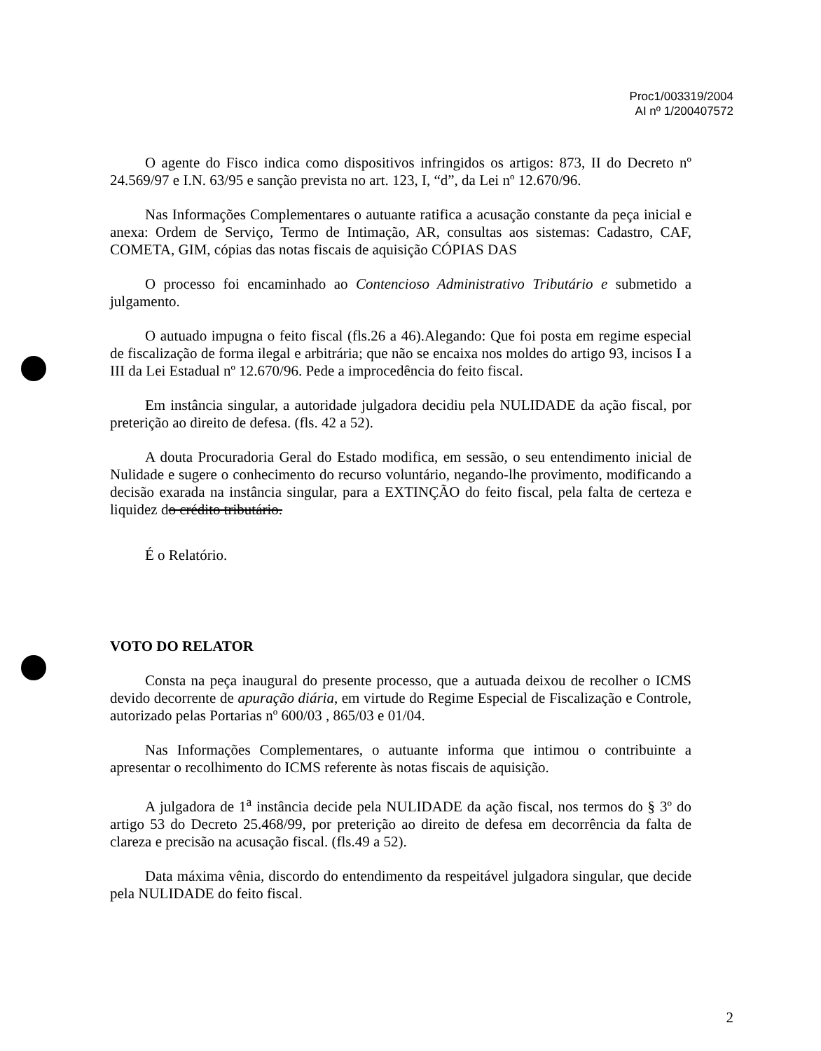Proc1/003319/2004
AI nº 1/200407572
O agente do Fisco indica como dispositivos infringidos os artigos: 873, II do Decreto nº 24.569/97 e I.N. 63/95 e sanção prevista no art. 123, I, “d”, da Lei nº 12.670/96.
Nas Informações Complementares o autuante ratifica a acusação constante da peça inicial e anexa: Ordem de Serviço, Termo de Intimação, AR, consultas aos sistemas: Cadastro, CAF, COMETA, GIM, cópias das notas fiscais de aquisição CÓPIAS DAS
O processo foi encaminhado ao Contencioso Administrativo Tributário e submetido a julgamento.
O autuado impugna o feito fiscal (fls.26 a 46).Alegando: Que foi posta em regime especial de fiscalização de forma ilegal e arbitrária; que não se encaixa nos moldes do artigo 93, incisos I a III da Lei Estadual nº 12.670/96. Pede a improcedência do feito fiscal.
Em instância singular, a autoridade julgadora decidiu pela NULIDADE da ação fiscal, por preterição ao direito de defesa. (fls. 42 a 52).
A douta Procuradoria Geral do Estado modifica, em sessão, o seu entendimento inicial de Nulidade e sugere o conhecimento do recurso voluntário, negando-lhe provimento, modificando a decisão exarada na instância singular, para a EXTINÇÃO do feito fiscal, pela falta de certeza e liquidez do crédito tributário.
É o Relatório.
VOTO DO RELATOR
Consta na peça inaugural do presente processo, que a autuada deixou de recolher o ICMS devido decorrente de apuração diária, em virtude do Regime Especial de Fiscalização e Controle, autorizado pelas Portarias nº 600/03 , 865/03 e 01/04.
Nas Informações Complementares, o autuante informa que intimou o contribuinte a apresentar o recolhimento do ICMS referente às notas fiscais de aquisição.
A julgadora de 1<sup>a</sup> instância decide pela NULIDADE da ação fiscal, nos termos do § 3º do artigo 53 do Decreto 25.468/99, por preterição ao direito de defesa em decorrência da falta de clareza e precisão na acusação fiscal. (fls.49 a 52).
Data máxima vênia, discordo do entendimento da respeitável julgadora singular, que decide pela NULIDADE do feito fiscal.
2